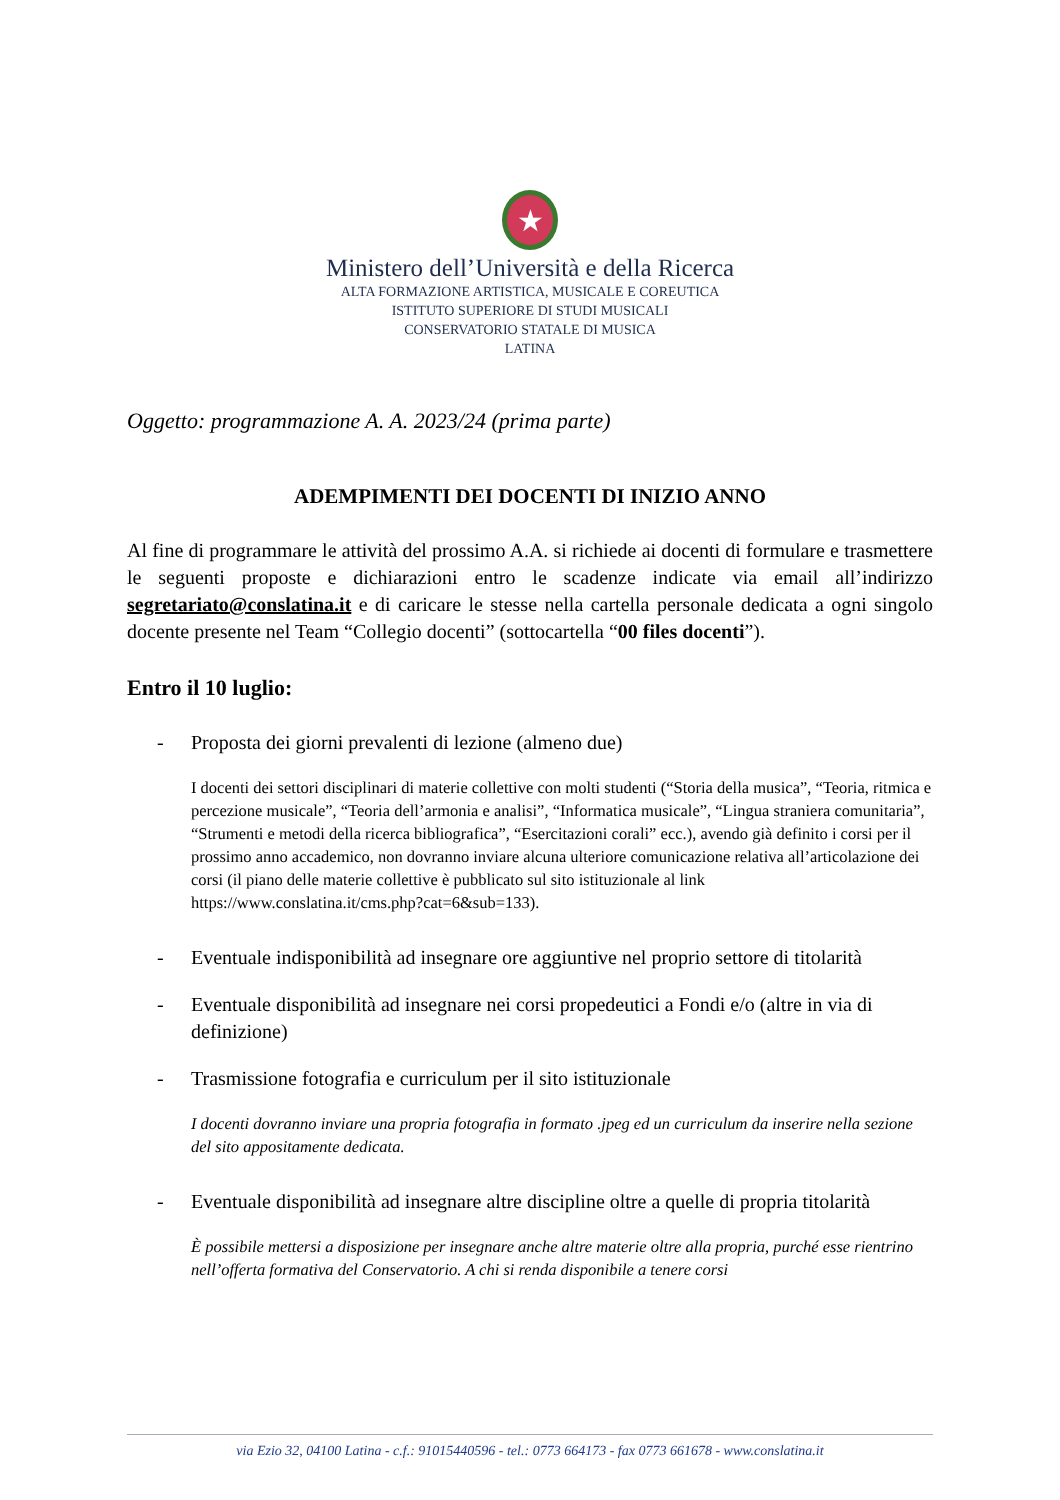★
Ministero dell’Università e della Ricerca
ALTA FORMAZIONE ARTISTICA, MUSICALE E COREUTICA
ISTITUTO SUPERIORE DI STUDI MUSICALI
CONSERVATORIO STATALE DI MUSICA
LATINA
Oggetto: programmazione A. A. 2023/24 (prima parte)
ADEMPIMENTI DEI DOCENTI DI INIZIO ANNO
Al fine di programmare le attività del prossimo A.A. si richiede ai docenti di formulare e trasmettere le seguenti proposte e dichiarazioni entro le scadenze indicate via email all’indirizzo segretariato@conslatina.it e di caricare le stesse nella cartella personale dedicata a ogni singolo docente presente nel Team “Collegio docenti” (sottocartella “00 files docenti”).
Entro il 10 luglio:
- Proposta dei giorni prevalenti di lezione (almeno due)
I docenti dei settori disciplinari di materie collettive con molti studenti (“Storia della musica”, “Teoria, ritmica e percezione musicale”, “Teoria dell’armonia e analisi”, “Informatica musicale”, “Lingua straniera comunitaria”, “Strumenti e metodi della ricerca bibliografica”, “Esercitazioni corali” ecc.), avendo già definito i corsi per il prossimo anno accademico, non dovranno inviare alcuna ulteriore comunicazione relativa all’articolazione dei corsi (il piano delle materie collettive è pubblicato sul sito istituzionale al link https://www.conslatina.it/cms.php?cat=6&sub=133).
- Eventuale indisponibilità ad insegnare ore aggiuntive nel proprio settore di titolarità
- Eventuale disponibilità ad insegnare nei corsi propedeutici a Fondi e/o (altre in via di definizione)
- Trasmissione fotografia e curriculum per il sito istituzionale
I docenti dovranno inviare una propria fotografia in formato .jpeg ed un curriculum da inserire nella sezione del sito appositamente dedicata.
- Eventuale disponibilità ad insegnare altre discipline oltre a quelle di propria titolarità
È possibile mettersi a disposizione per insegnare anche altre materie oltre alla propria, purché esse rientrino nell’offerta formativa del Conservatorio. A chi si renda disponibile a tenere corsi
via Ezio 32, 04100 Latina - c.f.: 91015440596 - tel.: 0773 664173 - fax 0773 661678 - www.conslatina.it